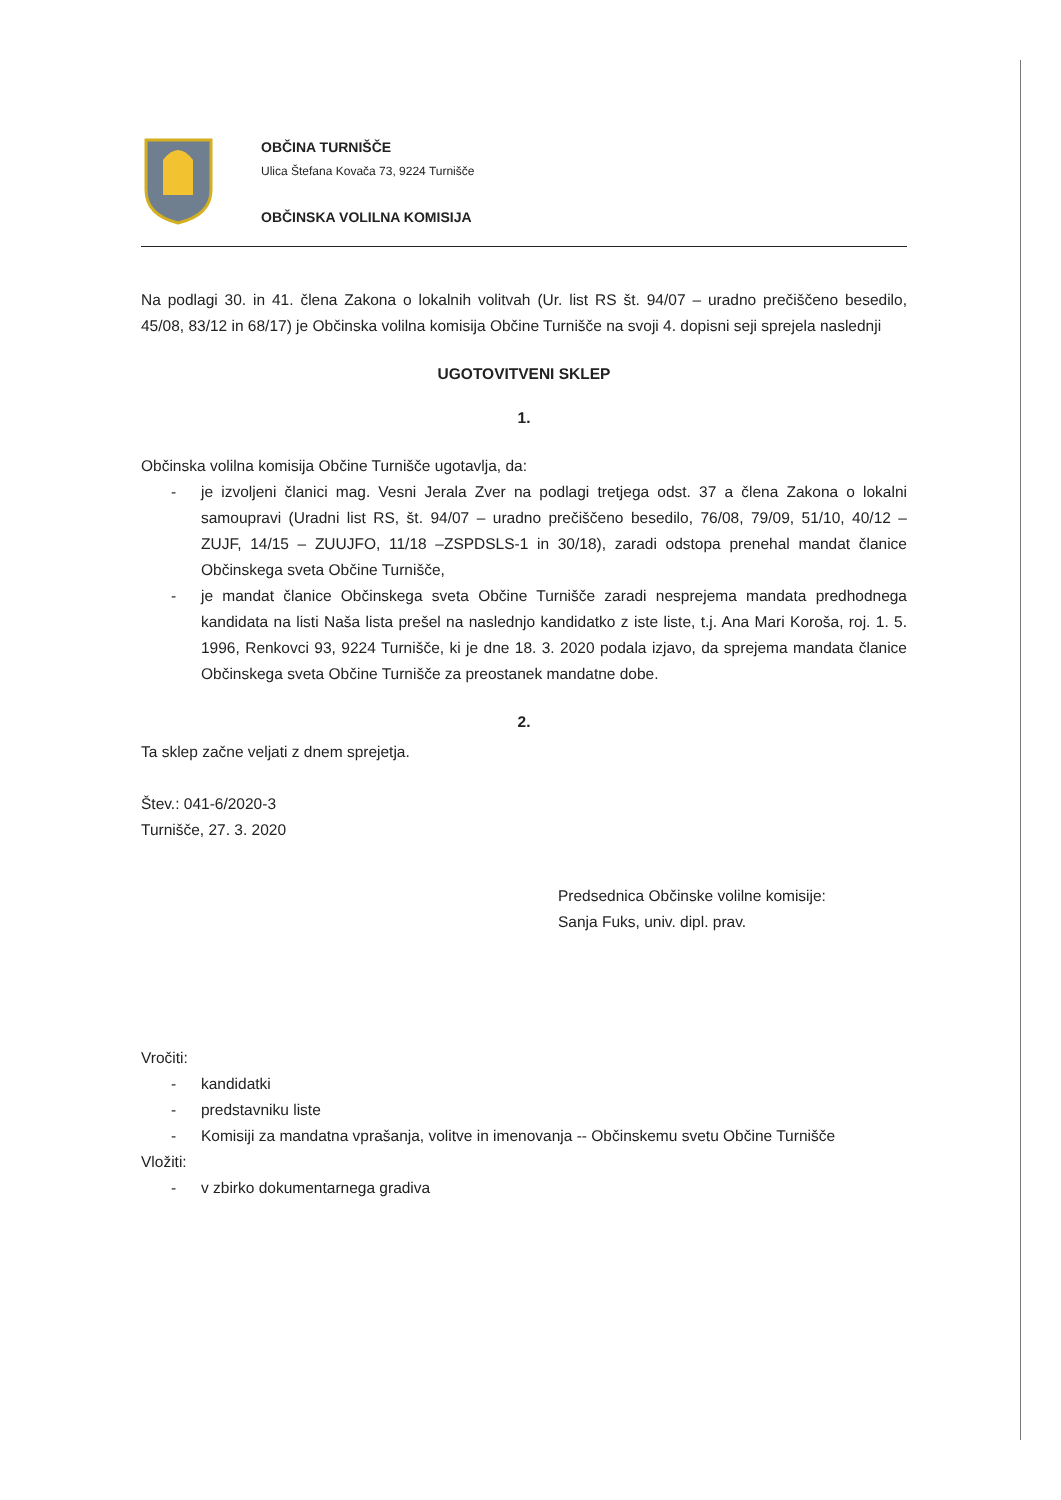OBČINA TURNIŠČE
Ulica Štefana Kovača 73, 9224 Turnišče
OBČINSKA VOLILNA KOMISIJA
Na podlagi 30. in 41. člena Zakona o lokalnih volitvah (Ur. list RS št. 94/07 – uradno prečiščeno besedilo, 45/08, 83/12 in 68/17) je Občinska volilna komisija Občine Turnišče na svoji 4. dopisni seji sprejela naslednji
UGOTOVITVENI SKLEP
1.
Občinska volilna komisija Občine Turnišče ugotavlja, da:
- je izvoljeni članici mag. Vesni Jerala Zver na podlagi tretjega odst. 37 a člena Zakona o lokalni samoupravi (Uradni list RS, št. 94/07 – uradno prečiščeno besedilo, 76/08, 79/09, 51/10, 40/12 – ZUJF, 14/15 – ZUUJFO, 11/18 –ZSPDSLS-1 in 30/18), zaradi odstopa prenehal mandat članice Občinskega sveta Občine Turnišče,
- je mandat članice Občinskega sveta Občine Turnišče zaradi nesprejema mandata predhodnega kandidata na listi Naša lista prešel na naslednjo kandidatko z iste liste, t.j. Ana Mari Koroša, roj. 1. 5. 1996, Renkovci 93, 9224 Turnišče, ki je dne 18. 3. 2020 podala izjavo, da sprejema mandata članice Občinskega sveta Občine Turnišče za preostanek mandatne dobe.
2.
Ta sklep začne veljati z dnem sprejetja.
Štev.: 041-6/2020-3
Turnišče, 27. 3. 2020
Predsednica Občinske volilne komisije:
Sanja Fuks, univ. dipl. prav.
Vročiti:
- kandidatki
- predstavniku liste
- Komisiji za mandatna vprašanja, volitve in imenovanja -- Občinskemu svetu Občine Turnišče
Vložiti:
- v zbirko dokumentarnega gradiva